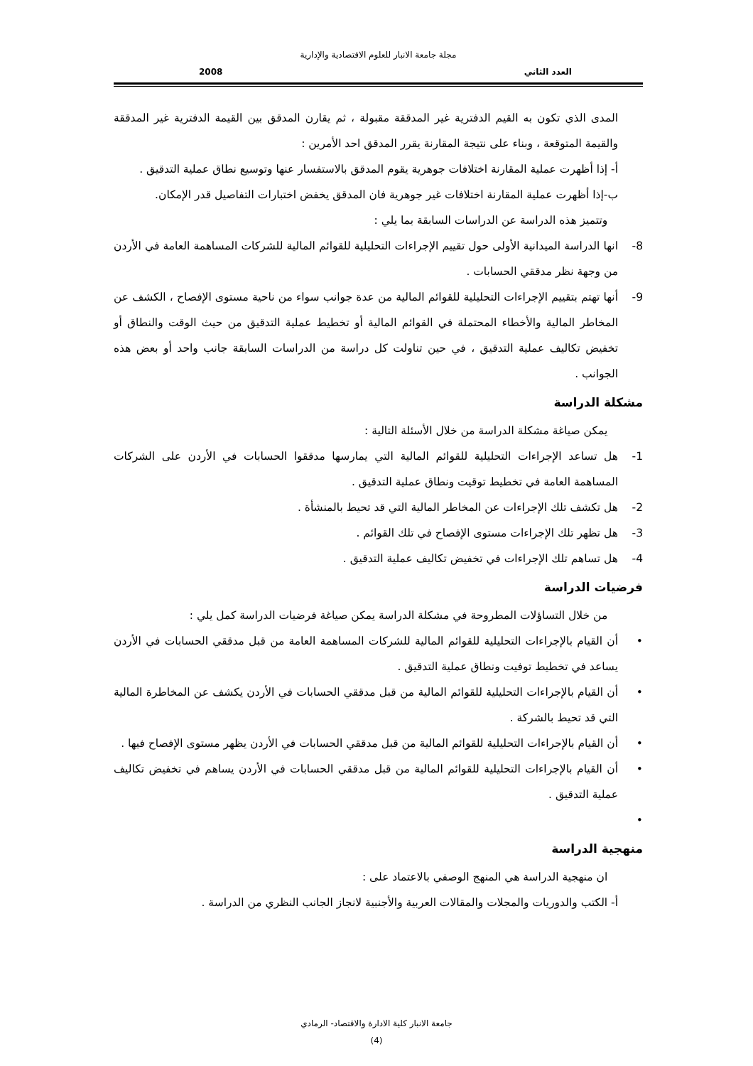مجلة جامعة الانبار للعلوم الاقتصادية والإدارية
العدد الثاني 2008
المدى الذي تكون به القيم الدفترية غير المدققة مقبولة ، ثم يقارن المدقق بين القيمة الدفترية غير المدققة والقيمة المتوقعة ، وبناء على نتيجة المقارنة يقرر المدقق احد الأمرين :
أ- إذا أظهرت عملية المقارنة اختلافات جوهرية يقوم المدقق بالاستفسار عنها وتوسيع نطاق عملية التدقيق .
ب-إذا أظهرت عملية المقارنة اختلافات غير جوهرية فان المدقق يخفض اختبارات التفاصيل قدر الإمكان.
وتتميز هذه الدراسة عن الدراسات السابقة بما يلي :
8- انها الدراسة الميدانية الأولى حول تقييم الإجراءات التحليلية للقوائم المالية للشركات المساهمة العامة في الأردن من وجهة نظر مدققي الحسابات .
9- أنها تهتم بتقييم الإجراءات التحليلية للقوائم المالية من عدة جوانب سواء من ناحية مستوى الإفصاح ، الكشف عن المخاطر المالية والأخطاء المحتملة في القوائم المالية أو تخطيط عملية التدقيق من حيث الوقت والنطاق أو تخفيض تكاليف عملية التدقيق ، في حين تناولت كل دراسة من الدراسات السابقة جانب واحد أو بعض هذه الجوانب .
مشكلة الدراسة
يمكن صياغة مشكلة الدراسة من خلال الأسئلة التالية :
1- هل تساعد الإجراءات التحليلية للقوائم المالية التي يمارسها مدققوا الحسابات في الأردن على الشركات المساهمة العامة في تخطيط توقيت ونطاق عملية التدقيق .
2- هل تكشف تلك الإجراءات عن المخاطر المالية التي قد تحيط بالمنشأة .
3- هل تظهر تلك الإجراءات مستوى الإفصاح في تلك القوائم .
4- هل تساهم تلك الإجراءات في تخفيض تكاليف عملية التدقيق .
فرضيات الدراسة
من خلال التساؤلات المطروحة في مشكلة الدراسة يمكن صياغة فرضيات الدراسة كمل يلي :
• أن القيام بالإجراءات التحليلية للقوائم المالية للشركات المساهمة العامة من قبل مدققي الحسابات في الأردن يساعد في تخطيط توفيت ونطاق عملية التدقيق .
• أن القيام بالإجراءات التحليلية للقوائم المالية من قبل مدققي الحسابات في الأردن يكشف عن المخاطرة المالية التي قد تحيط بالشركة .
• أن القيام بالإجراءات التحليلية للقوائم المالية من قبل مدققي الحسابات في الأردن يظهر مستوى الإفصاح فيها .
• أن القيام بالإجراءات التحليلية للقوائم المالية من قبل مدققي الحسابات في الأردن يساهم في تخفيض تكاليف عملية التدقيق .
•
منهجية الدراسة
ان منهجية الدراسة هي المنهج الوصفي بالاعتماد على :
أ- الكتب والدوريات والمجلات والمقالات العربية والأجنبية لانجاز الجانب النظري من الدراسة .
جامعة الانبار كلية الادارة والاقتصاد- الرمادي
(4)